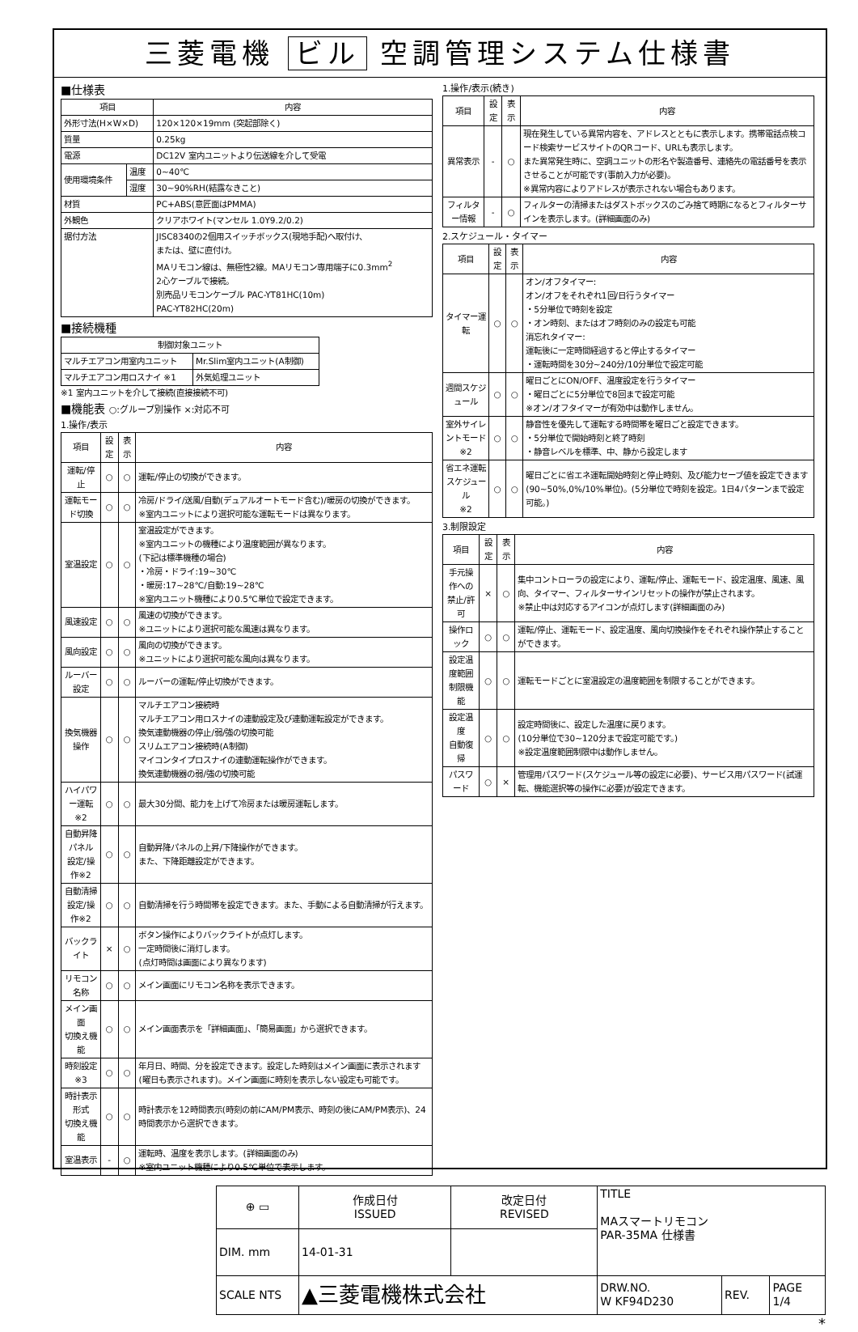三菱電機 ビル 空調管理システム仕様書
■仕様表
| 項目 | | 内容 |
| --- | --- | --- |
| 外形寸法(H×W×D) | | 120×120×19mm (突起部除く) |
| 質量 | | 0.25kg |
| 電源 | | DC12V 室内ユニットより伝送線を介して受電 |
| 使用環境条件 | 温度 | 0~40℃ |
| | 湿度 | 30~90%RH(結露なきこと) |
| 材質 | | PC+ABS(意匠面はPMMA) |
| 外観色 | | クリアホワイト(マンセル 1.0Y9.2/0.2) |
| 据付方法 | | JISC8340の2個用スイッチボックス(現地手配)へ取付け、 または、壁に直付け。 MAリモコン線は、無極性2線。MAリモコン専用端子に0.3mm<sup>2</sup> 2心ケーブルで接続。 別売品リモコンケーブル PAC-YT81HC(10m) PAC-YT82HC(20m) |
■接続機種
| 制御対象ユニット | |
| --- | --- |
| マルチエアコン用室内ユニット | Mr.Slim室内ユニット(A制御) |
| マルチエアコン用ロスナイ ※1 | 外気処理ユニット |
※1 室内ユニットを介して接続(直接接続不可)
■機能表 ○:グループ別操作 ×:対応不可
1.操作/表示
| 項目 | 設定 | 表示 | 内容 |
| --- | --- | --- | --- |
| 運転/停止 | ○ | ○ | 運転/停止の切換ができます。 |
| 運転モード切換 | ○ | ○ | 冷房/ドライ/送風/自動(デュアルオートモード含む)/暖房の切換ができます。 ※室内ユニットにより選択可能な運転モードは異なります。 |
| 室温設定 | ○ | ○ | 室温設定ができます。 ※室内ユニットの機種により温度範囲が異なります。 (下記は標準機種の場合) ・冷房・ドライ:19~30℃ ・暖房:17~28℃/自動:19~28℃ ※室内ユニット機種により0.5℃単位で設定できます。 |
| 風速設定 | ○ | ○ | 風速の切換ができます。 ※ユニットにより選択可能な風速は異なります。 |
| 風向設定 | ○ | ○ | 風向の切換ができます。 ※ユニットにより選択可能な風向は異なります。 |
| ルーバー設定 | ○ | ○ | ルーバーの運転/停止切換ができます。 |
| 換気機器操作 | ○ | ○ | マルチエアコン接続時 マルチエアコン用ロスナイの連動設定及び連動運転設定ができます。 換気連動機器の停止/弱/強の切換可能 スリムエアコン接続時(A制御) マイコンタイプロスナイの連動運転操作ができます。 換気連動機器の弱/強の切換可能 |
| ハイパワー運転 ※2 | ○ | ○ | 最大30分間、能力を上げて冷房または暖房運転します。 |
| 自動昇降パネル 設定/操作※2 | ○ | ○ | 自動昇降パネルの上昇/下降操作ができます。 また、下降距離設定ができます。 |
| 自動清掃 設定/操作※2 | ○ | ○ | 自動清掃を行う時間帯を設定できます。また、手動による自動清掃が行えます。 |
| バックライト | × | ○ | ボタン操作によりバックライトが点灯します。 一定時間後に消灯します。 (点灯時間は画面により異なります) |
| リモコン名称 | ○ | ○ | メイン画面にリモコン名称を表示できます。 |
| メイン画面 切換え機能 | ○ | ○ | メイン画面表示を「詳細画面」、「簡易画面」から選択できます。 |
| 時刻設定 ※3 | ○ | ○ | 年月日、時間、分を設定できます。設定した時刻はメイン画面に表示されます(曜日も表示されます)。メイン画面に時刻を表示しない設定も可能です。 |
| 時計表示形式 切換え機能 | ○ | ○ | 時計表示を12時間表示(時刻の前にAM/PM表示、時刻の後にAM/PM表示)、24時間表示から選択できます。 |
| 室温表示 | - | ○ | 運転時、温度を表示します。(詳細画面のみ) ※室内ユニット機種により0.5℃単位で表示します。 |
1.操作/表示(続き)
| 項目 | 設定 | 表示 | 内容 |
| --- | --- | --- | --- |
| 異常表示 | - | ○ | 現在発生している異常内容を、アドレスとともに表示します。携帯電話点検コード検索サービスサイトのQRコード、URLも表示します。 また異常発生時に、空調ユニットの形名や製造番号、連絡先の電話番号を表示させることが可能です(事前入力が必要)。 ※異常内容によりアドレスが表示されない場合もあります。 |
| フィルター情報 | - | ○ | フィルターの清掃またはダストボックスのごみ捨て時期になるとフィルターサインを表示します。(詳細画面のみ) |
2.スケジュール・タイマー
| 項目 | 設定 | 表示 | 内容 |
| --- | --- | --- | --- |
| タイマー運転 | ○ | ○ | オン/オフタイマー: オン/オフをそれぞれ1回/日行うタイマー ・5分単位で時刻を設定 ・オン時刻、またはオフ時刻のみの設定も可能 消忘れタイマー: 運転後に一定時間経過すると停止するタイマー ・運転時間を30分~240分/10分単位で設定可能 |
| 週間スケジュール | ○ | ○ | 曜日ごとにON/OFF、温度設定を行うタイマー ・曜日ごとに5分単位で8回まで設定可能 ※オン/オフタイマーが有効中は動作しません。 |
| 室外サイレントモード ※2 | ○ | ○ | 静音性を優先して運転する時間帯を曜日ごと設定できます。 ・5分単位で開始時刻と終了時刻 ・静音レベルを標準、中、静から設定します |
| 省エネ運転 スケジュール ※2 | ○ | ○ | 曜日ごとに省エネ運転開始時刻と停止時刻、及び能力セーブ値を設定できます(90~50%,0%/10%単位)。(5分単位で時刻を設定。1日4パターンまで設定可能。) |
3.制限設定
| 項目 | 設定 | 表示 | 内容 |
| --- | --- | --- | --- |
| 手元操作への 禁止/許可 | × | ○ | 集中コントローラの設定により、運転/停止、運転モード、設定温度、風速、風向、タイマー、フィルターサインリセットの操作が禁止されます。 ※禁止中は対応するアイコンが点灯します(詳細画面のみ) |
| 操作ロック | ○ | ○ | 運転/停止、運転モード、設定温度、風向切換操作をそれぞれ操作禁止することができます。 |
| 設定温度範囲 制限機能 | ○ | ○ | 運転モードごとに室温設定の温度範囲を制限することができます。 |
| 設定温度 自動復帰 | ○ | ○ | 設定時間後に、設定した温度に戻ります。 (10分単位で30~120分まで設定可能です。) ※設定温度範囲制限中は動作しません。 |
| パスワード | ○ | × | 管理用パスワード(スケジュール等の設定に必要)、サービス用パスワード(試運転、機能選択等の操作に必要)が設定できます。 |
| ⊕ ▭ | 作成日付 ISSUED | 改定日付 REVISED | TITLE MAスマートリモコン PAR-35MA 仕様書 | | |
| DIM. mm | 14-01-31 | | | | |
| SCALE NTS | ▲三菱電機株式会社 | | DRW.NO. W KF94D230 | REV. | PAGE 1/4 |
*